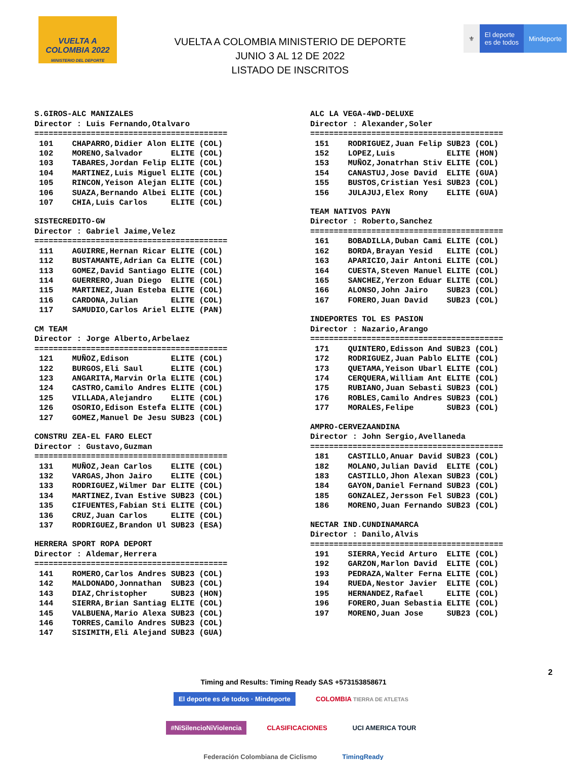VUELTA A COLOMBIA 2022
MINISTERIO DEL DEPORTE
VUELTA A COLOMBIA MINISTERIO DE DEPORTE
JUNIO 3 AL 12 DE 2022
LISTADO DE INSCRITOS
⚜ El deporte
es de todos
Mindeporte
S.GIROS-ALC MANIZALES
Director : Luis Fernando,Otalvaro
=========================================
| 101 | CHAPARRO,Didier Alon ELITE (COL) |
| 102 | MORENO,Salvador ELITE (COL) |
| 103 | TABARES,Jordan Felip ELITE (COL) |
| 104 | MARTINEZ,Luis Miguel ELITE (COL) |
| 105 | RINCON,Yeison Alejan ELITE (COL) |
| 106 | SUAZA,Bernando Albei ELITE (COL) |
| 107 | CHIA,Luis Carlos ELITE (COL) |
SISTECREDITO-GW
Director : Gabriel Jaime,Velez
=========================================
| 111 | AGUIRRE,Hernan Ricar ELITE (COL) |
| 112 | BUSTAMANTE,Adrian Ca ELITE (COL) |
| 113 | GOMEZ,David Santiago ELITE (COL) |
| 114 | GUERRERO,Juan Diego ELITE (COL) |
| 115 | MARTINEZ,Juan Esteba ELITE (COL) |
| 116 | CARDONA,Julian ELITE (COL) |
| 117 | SAMUDIO,Carlos Ariel ELITE (PAN) |
CM TEAM
Director : Jorge Alberto,Arbelaez
=========================================
| 121 | MUÑOZ,Edison ELITE (COL) |
| 122 | BURGOS,Eli Saul ELITE (COL) |
| 123 | ANGARITA,Marvin Orla ELITE (COL) |
| 124 | CASTRO,Camilo Andres ELITE (COL) |
| 125 | VILLADA,Alejandro ELITE (COL) |
| 126 | OSORIO,Edison Estefa ELITE (COL) |
| 127 | GOMEZ,Manuel De Jesu SUB23 (COL) |
CONSTRU ZEA-EL FARO ELECT
Director : Gustavo,Guzman
=========================================
| 131 | MUÑOZ,Jean Carlos ELITE (COL) |
| 132 | VARGAS,Jhon Jairo ELITE (COL) |
| 133 | RODRIGUEZ,Wilmer Dar ELITE (COL) |
| 134 | MARTINEZ,Ivan Estive SUB23 (COL) |
| 135 | CIFUENTES,Fabian Sti ELITE (COL) |
| 136 | CRUZ,Juan Carlos ELITE (COL) |
| 137 | RODRIGUEZ,Brandon Ul SUB23 (ESA) |
HERRERA SPORT ROPA DEPORT
Director : Aldemar,Herrera
=========================================
| 141 | ROMERO,Carlos Andres SUB23 (COL) |
| 142 | MALDONADO,Jonnathan SUB23 (COL) |
| 143 | DIAZ,Christopher SUB23 (HON) |
| 144 | SIERRA,Brian Santiag ELITE (COL) |
| 145 | VALBUENA,Mario Alexa SUB23 (COL) |
| 146 | TORRES,Camilo Andres SUB23 (COL) |
| 147 | SISIMITH,Eli Alejand SUB23 (GUA) |
ALC LA VEGA-4WD-DELUXE
Director : Alexander,Soler
=========================================
| 151 | RODRIGUEZ,Juan Felip SUB23 (COL) |
| 152 | LOPEZ,Luis ELITE (HON) |
| 153 | MUÑOZ,Jonatrhan Stiv ELITE (COL) |
| 154 | CANASTUJ,Jose David ELITE (GUA) |
| 155 | BUSTOS,Cristian Yesi SUB23 (COL) |
| 156 | JULAJUJ,Elex Rony ELITE (GUA) |
TEAM NATIVOS PAYN
Director : Roberto,Sanchez
=========================================
| 161 | BOBADILLA,Duban Cami ELITE (COL) |
| 162 | BORDA,Brayan Yesid ELITE (COL) |
| 163 | APARICIO,Jair Antoni ELITE (COL) |
| 164 | CUESTA,Steven Manuel ELITE (COL) |
| 165 | SANCHEZ,Yerzon Eduar ELITE (COL) |
| 166 | ALONSO,John Jairo SUB23 (COL) |
| 167 | FORERO,Juan David SUB23 (COL) |
INDEPORTES TOL ES PASION
Director : Nazario,Arango
=========================================
| 171 | QUINTERO,Edisson And SUB23 (COL) |
| 172 | RODRIGUEZ,Juan Pablo ELITE (COL) |
| 173 | QUETAMA,Yeison Ubarl ELITE (COL) |
| 174 | CERQUERA,William Ant ELITE (COL) |
| 175 | RUBIANO,Juan Sebasti SUB23 (COL) |
| 176 | ROBLES,Camilo Andres SUB23 (COL) |
| 177 | MORALES,Felipe SUB23 (COL) |
AMPRO-CERVEZAANDINA
Director : John Sergio,Avellaneda
=========================================
| 181 | CASTILLO,Anuar David SUB23 (COL) |
| 182 | MOLANO,Julian David ELITE (COL) |
| 183 | CASTILLO,Jhon Alexan SUB23 (COL) |
| 184 | GAYON,Daniel Fernand SUB23 (COL) |
| 185 | GONZALEZ,Jersson Fel SUB23 (COL) |
| 186 | MORENO,Juan Fernando SUB23 (COL) |
NECTAR IND.CUNDINAMARCA
Director : Danilo,Alvis
=========================================
| 191 | SIERRA,Yecid Arturo ELITE (COL) |
| 192 | GARZON,Marlon David ELITE (COL) |
| 193 | PEDRAZA,Walter Ferna ELITE (COL) |
| 194 | RUEDA,Nestor Javier ELITE (COL) |
| 195 | HERNANDEZ,Rafael ELITE (COL) |
| 196 | FORERO,Juan Sebastia ELITE (COL) |
| 197 | MORENO,Juan Jose SUB23 (COL) |
2
Timing and Results: Timing Ready SAS +573153858671
El deporte es de todos · Mindeporte COLOMBIA TIERRA DE ATLETAS #NiSilencioNiViolencia CLASIFICACIONES UCI AMERICA TOUR Federación Colombiana de Ciclismo TimingReady